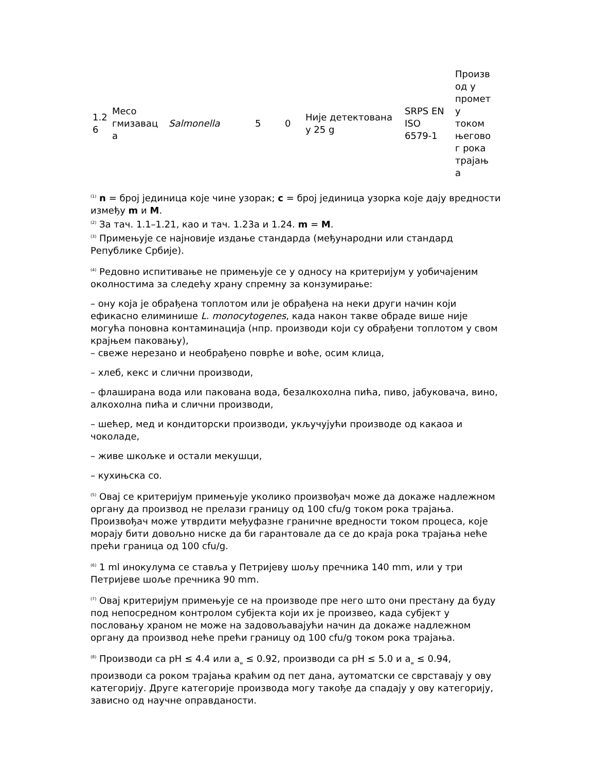| 1.2 6 | Месо гмизавац а | Salmonella | 5 | 0 | Није детектована у 25 g | SRPS EN ISO 6579-1 | Произв од у промет у током његово г рока трајањ а |
<sup>(1)</sup> n = број јединица које чине узорак; c = број јединица узорка које дају вредности између m и M.
<sup>(2)</sup> За тач. 1.1–1.21, као и тач. 1.23а и 1.24. m = M.
<sup>(3)</sup> Примењује се најновије издање стандарда (међународни или стандард Републике Србије).
<sup>(4)</sup> Редовно испитивање не примењује се у односу на критеријум у уобичајеним околностима за следећу храну спремну за конзумирање:
– ону која је обрађена топлотом или је обрађена на неки други начин који ефикасно елиминише L. monocytogenes, када након такве обраде више није могућа поновна контаминација (нпр. производи који су обрађени топлотом у свом крајњем паковању),
– свеже нерезано и необрађено поврће и воће, осим клица,
– хлеб, кекс и слични производи,
– флаширана вода или пакована вода, безалкохолна пића, пиво, јабуковача, вино, алкохолна пића и слични производи,
– шећер, мед и кондиторски производи, укључујући производе од какаоа и чоколаде,
– живе шкољке и остали мекушци,
– кухињска со.
<sup>(5)</sup> Овај се критеријум примењује уколико произвођач може да докаже надлежном органу да производ не прелази границу од 100 cfu/g током рока трајања. Произвођач може утврдити међуфазне граничне вредности током процеса, које морају бити довољно ниске да би гарантовале да се до краја рока трајања неће прећи граница од 100 cfu/g.
<sup>(6)</sup> 1 ml инокулума се ставља у Петријеву шољу пречника 140 mm, или у три Петријеве шоље пречника 90 mm.
<sup>(7)</sup> Овај критеријум примењује се на производе пре него што они престану да буду под непосредном контролом субјекта који их је произвео, када субјект у пословању храном не може на задовољавајући начин да докаже надлежном органу да производ неће прећи границу од 100 cfu/g током рока трајања.
<sup>(8)</sup> Производи са pH ≤ 4.4 или a<sub>w</sub> ≤ 0.92, производи са pH ≤ 5.0 и a<sub>w</sub> ≤ 0.94, производи са роком трајања краћим од пет дана, аутоматски се сврставају у ову категорију. Друге категорије производа могу такође да спадају у ову категорију, зависно од научне оправданости.